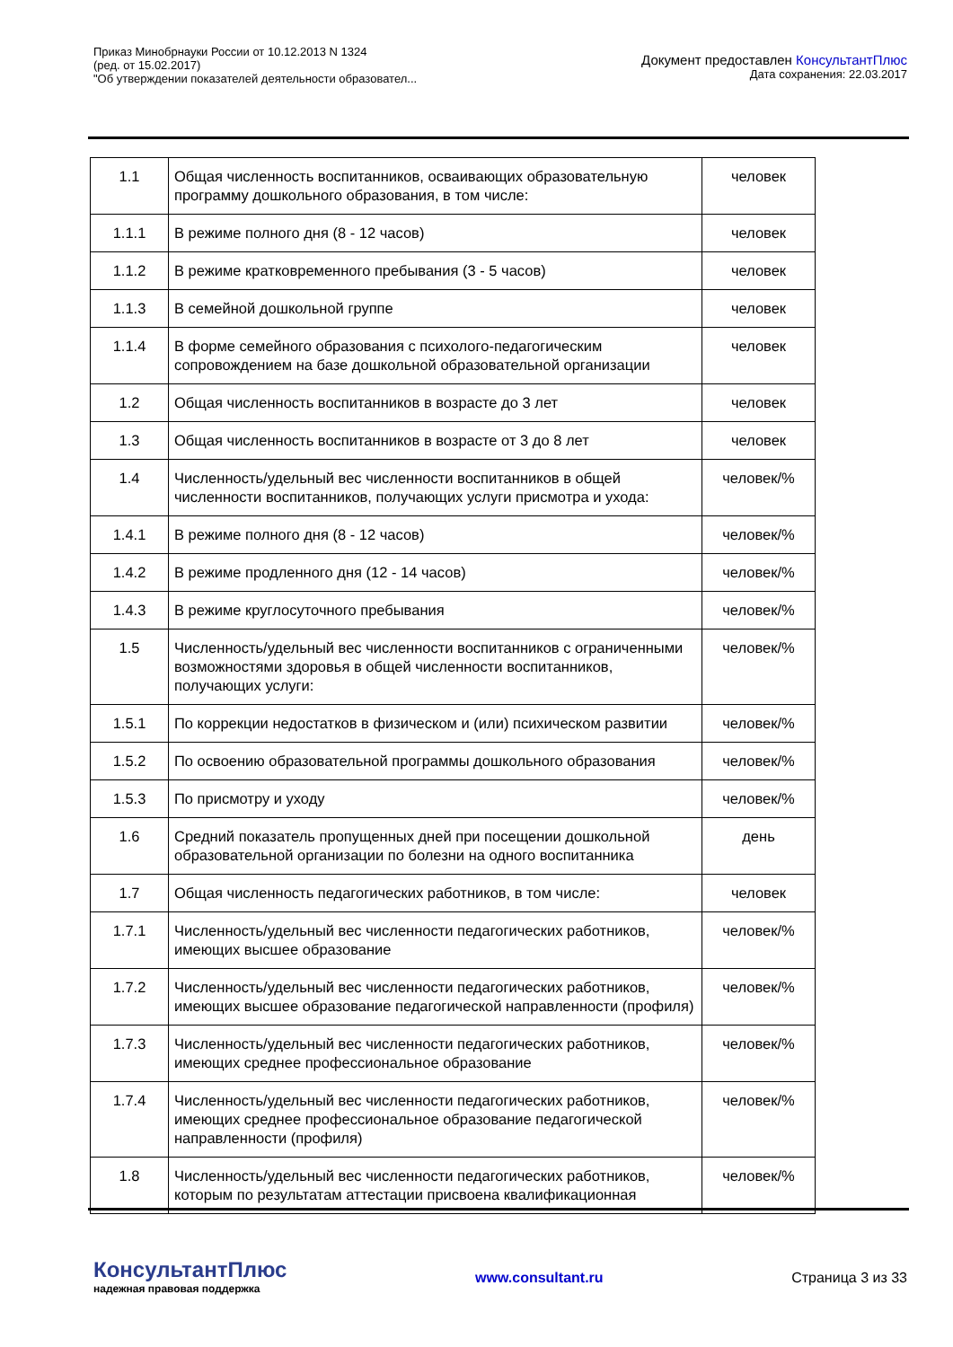Приказ Минобрнауки России от 10.12.2013 N 1324
(ред. от 15.02.2017)
"Об утверждении показателей деятельности образовател...
Документ предоставлен КонсультантПлюс
Дата сохранения: 22.03.2017
| 1.1 | Общая численность воспитанников, осваивающих образовательную программу дошкольного образования, в том числе: | человек |
| 1.1.1 | В режиме полного дня (8 - 12 часов) | человек |
| 1.1.2 | В режиме кратковременного пребывания (3 - 5 часов) | человек |
| 1.1.3 | В семейной дошкольной группе | человек |
| 1.1.4 | В форме семейного образования с психолого-педагогическим сопровождением на базе дошкольной образовательной организации | человек |
| 1.2 | Общая численность воспитанников в возрасте до 3 лет | человек |
| 1.3 | Общая численность воспитанников в возрасте от 3 до 8 лет | человек |
| 1.4 | Численность/удельный вес численности воспитанников в общей численности воспитанников, получающих услуги присмотра и ухода: | человек/% |
| 1.4.1 | В режиме полного дня (8 - 12 часов) | человек/% |
| 1.4.2 | В режиме продленного дня (12 - 14 часов) | человек/% |
| 1.4.3 | В режиме круглосуточного пребывания | человек/% |
| 1.5 | Численность/удельный вес численности воспитанников с ограниченными возможностями здоровья в общей численности воспитанников, получающих услуги: | человек/% |
| 1.5.1 | По коррекции недостатков в физическом и (или) психическом развитии | человек/% |
| 1.5.2 | По освоению образовательной программы дошкольного образования | человек/% |
| 1.5.3 | По присмотру и уходу | человек/% |
| 1.6 | Средний показатель пропущенных дней при посещении дошкольной образовательной организации по болезни на одного воспитанника | день |
| 1.7 | Общая численность педагогических работников, в том числе: | человек |
| 1.7.1 | Численность/удельный вес численности педагогических работников, имеющих высшее образование | человек/% |
| 1.7.2 | Численность/удельный вес численности педагогических работников, имеющих высшее образование педагогической направленности (профиля) | человек/% |
| 1.7.3 | Численность/удельный вес численности педагогических работников, имеющих среднее профессиональное образование | человек/% |
| 1.7.4 | Численность/удельный вес численности педагогических работников, имеющих среднее профессиональное образование педагогической направленности (профиля) | человек/% |
| 1.8 | Численность/удельный вес численности педагогических работников, которым по результатам аттестации присвоена квалификационная | человек/% |
КонсультантПлюс
надежная правовая поддержка
www.consultant.ru Страница 3 из 33